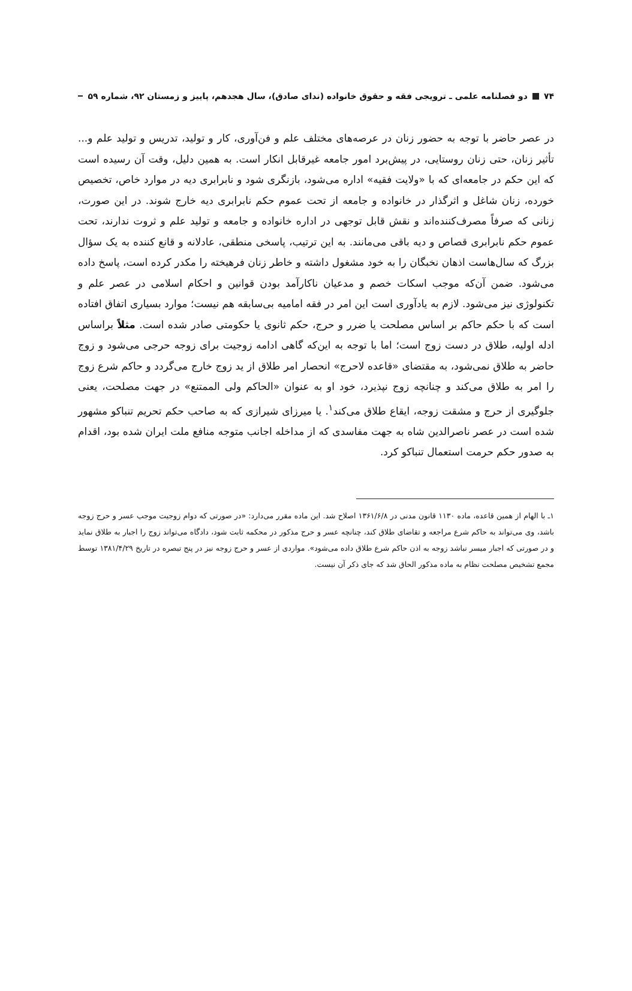۷۴ دو فصلنامه علمی ـ ترویجی فقه و حقوق خانواده (ندای صادق)، سال هجدهم، پاییز و زمستان ۹۲، شماره ۵۹
در عصر حاضر با توجه به حضور زنان در عرصه‌های مختلف علم و فن‌آوری، کار و تولید، تدریس و تولید علم و... تأثیر زنان، حتی زنان روستایی، در پیش‌برد امور جامعه غیرقابل انکار است. به همین دلیل، وقت آن رسیده است که این حکم در جامعه‌ای که با «ولایت فقیه» اداره می‌شود، بازنگری شود و نابرابری دیه در موارد خاص، تخصیص خورده، زنان شاغل و اثرگذار در خانواده و جامعه از تحت عموم حکم نابرابری دیه خارج شوند. در این صورت، زنانی که صرفاً مصرف‌کننده‌اند و نقش قابل توجهی در اداره خانواده و جامعه و تولید علم و ثروت ندارند، تحت عموم حکم نابرابری قصاص و دیه باقی می‌مانند. به این ترتیب، پاسخی منطقی، عادلانه و قانع کننده به یک سؤال بزرگ که سال‌هاست اذهان نخبگان را به خود مشغول داشته و خاطر زنان فرهیخته را مکدر کرده است، پاسخ داده می‌شود. ضمن آن‌که موجب اسکات خصم و مدعیان ناکارآمد بودن قوانین و احکام اسلامی در عصر علم و تکنولوژی نیز می‌شود. لازم به یادآوری است این امر در فقه امامیه بی‌سابقه هم نیست؛ موارد بسیاری اتفاق افتاده است که با حکم حاکم بر اساس مصلحت یا ضرر و حرج، حکم ثانوی یا حکومتی صادر شده است. مثلاً براساس ادله اولیه، طلاق در دست زوج است؛ اما با توجه به این‌که گاهی ادامه زوجیت برای زوجه حرجی می‌شود و زوج حاضر به طلاق نمی‌شود، به مقتضای «قاعده لاحرج» انحصار امر طلاق از ید زوج خارج می‌گردد و حاکم شرع زوج را امر به طلاق می‌کند و چنانچه زوج نپذیرد، خود او به عنوان «الحاکم ولی الممتنع» در جهت مصلحت، یعنی جلوگیری از حرج و مشقت زوجه، ایقاع طلاق می‌کند<sup>۱</sup>. یا میرزای شیرازی که به صاحب حکم تحریم تنباکو مشهور شده است در عصر ناصرالدین شاه به جهت مفاسدی که از مداخله اجانب متوجه منافع ملت ایران شده بود، اقدام به صدور حکم حرمت استعمال تنباکو کرد.
۱ـ با الهام از همین قاعده، ماده ۱۱۳۰ قانون مدنی در ۱۳۶۱/۶/۸ اصلاح شد. این ماده مقرر می‌دارد: «در صورتی که دوام زوجیت موجب عسر و حرج زوجه باشد، وی می‌تواند به حاکم شرع مراجعه و تقاضای طلاق کند، چنانچه عسر و حرج مذکور در محکمه ثابت شود، دادگاه می‌تواند زوج را اجبار به طلاق نماید و در صورتی که اجبار میسر نباشد زوجه به اذن حاکم شرع طلاق داده می‌شود». مواردی از عسر و حرج زوجه نیز در پنج تبصره در تاریخ ۱۳۸۱/۴/۲۹ توسط مجمع تشخیص مصلحت نظام به ماده مذکور الحاق شد که جای ذکر آن نیست.